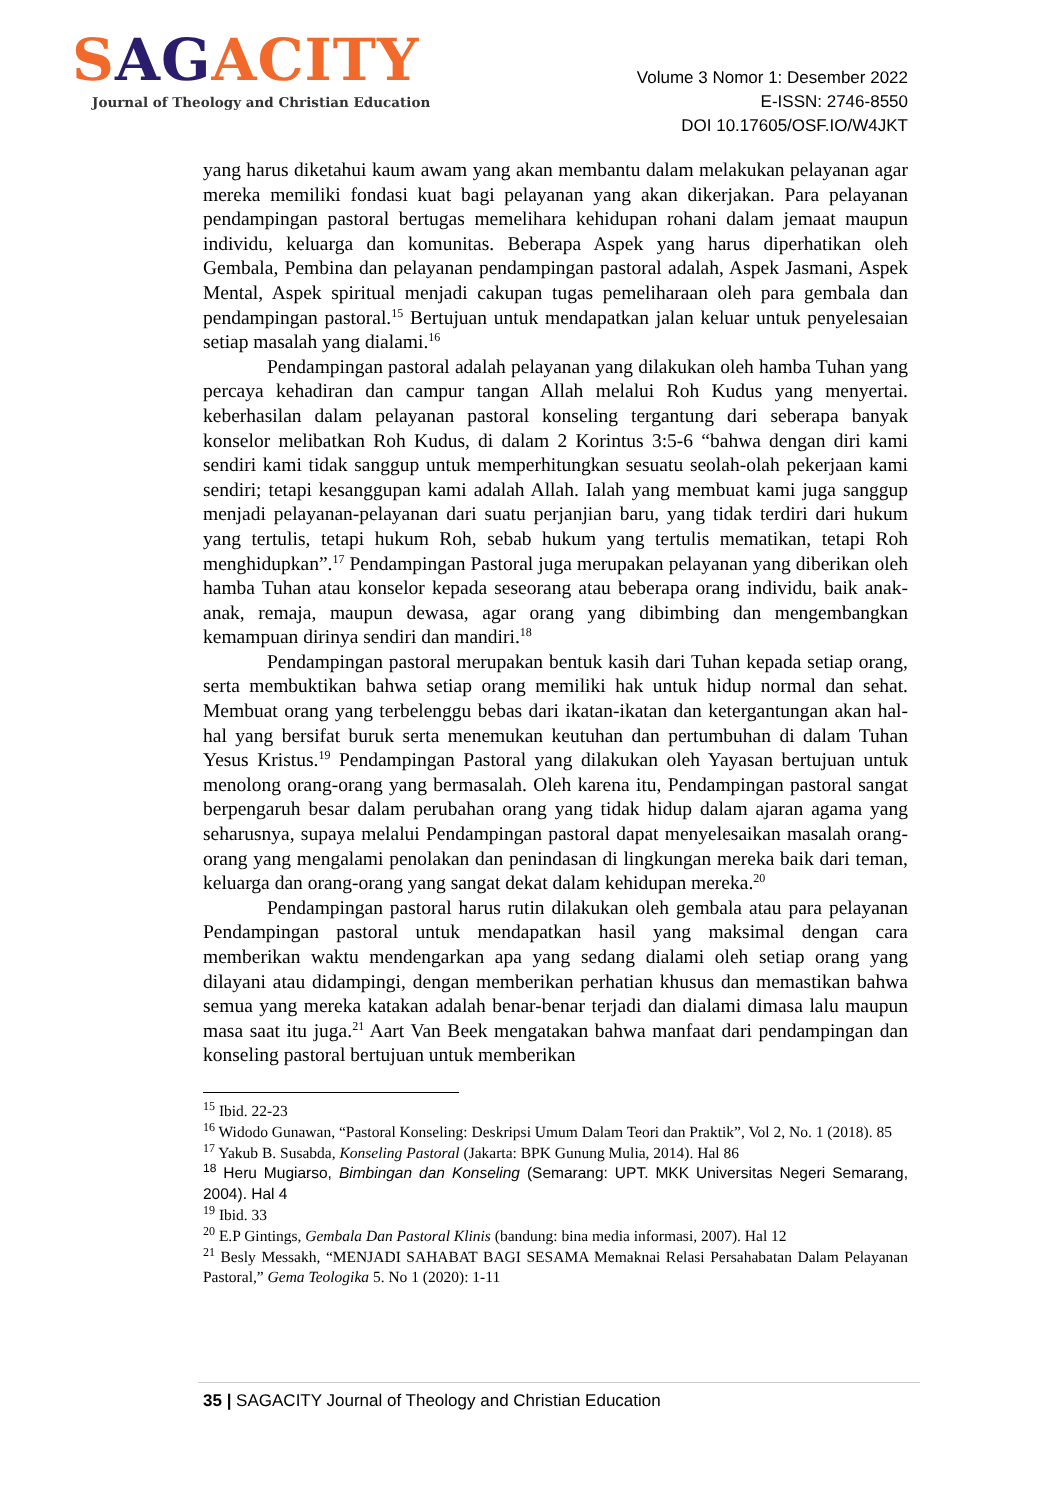SAGACITY
Journal of Theology and Christian Education
Volume 3 Nomor 1: Desember 2022
E-ISSN: 2746-8550
DOI 10.17605/OSF.IO/W4JKT
yang harus diketahui kaum awam yang akan membantu dalam melakukan pelayanan agar mereka memiliki fondasi kuat bagi pelayanan yang akan dikerjakan. Para pelayanan pendampingan pastoral bertugas memelihara kehidupan rohani dalam jemaat maupun individu, keluarga dan komunitas. Beberapa Aspek yang harus diperhatikan oleh Gembala, Pembina dan pelayanan pendampingan pastoral adalah, Aspek Jasmani, Aspek Mental, Aspek spiritual menjadi cakupan tugas pemeliharaan oleh para gembala dan pendampingan pastoral.<sup>15</sup> Bertujuan untuk mendapatkan jalan keluar untuk penyelesaian setiap masalah yang dialami.<sup>16</sup>
Pendampingan pastoral adalah pelayanan yang dilakukan oleh hamba Tuhan yang percaya kehadiran dan campur tangan Allah melalui Roh Kudus yang menyertai. keberhasilan dalam pelayanan pastoral konseling tergantung dari seberapa banyak konselor melibatkan Roh Kudus, di dalam 2 Korintus 3:5-6 “bahwa dengan diri kami sendiri kami tidak sanggup untuk memperhitungkan sesuatu seolah-olah pekerjaan kami sendiri; tetapi kesanggupan kami adalah Allah. Ialah yang membuat kami juga sanggup menjadi pelayanan-pelayanan dari suatu perjanjian baru, yang tidak terdiri dari hukum yang tertulis, tetapi hukum Roh, sebab hukum yang tertulis mematikan, tetapi Roh menghidupkan”.<sup>17</sup> Pendampingan Pastoral juga merupakan pelayanan yang diberikan oleh hamba Tuhan atau konselor kepada seseorang atau beberapa orang individu, baik anak-anak, remaja, maupun dewasa, agar orang yang dibimbing dan mengembangkan kemampuan dirinya sendiri dan mandiri.<sup>18</sup>
Pendampingan pastoral merupakan bentuk kasih dari Tuhan kepada setiap orang, serta membuktikan bahwa setiap orang memiliki hak untuk hidup normal dan sehat. Membuat orang yang terbelenggu bebas dari ikatan-ikatan dan ketergantungan akan hal-hal yang bersifat buruk serta menemukan keutuhan dan pertumbuhan di dalam Tuhan Yesus Kristus.<sup>19</sup> Pendampingan Pastoral yang dilakukan oleh Yayasan bertujuan untuk menolong orang-orang yang bermasalah. Oleh karena itu, Pendampingan pastoral sangat berpengaruh besar dalam perubahan orang yang tidak hidup dalam ajaran agama yang seharusnya, supaya melalui Pendampingan pastoral dapat menyelesaikan masalah orang-orang yang mengalami penolakan dan penindasan di lingkungan mereka baik dari teman, keluarga dan orang-orang yang sangat dekat dalam kehidupan mereka.<sup>20</sup>
Pendampingan pastoral harus rutin dilakukan oleh gembala atau para pelayanan Pendampingan pastoral untuk mendapatkan hasil yang maksimal dengan cara memberikan waktu mendengarkan apa yang sedang dialami oleh setiap orang yang dilayani atau didampingi, dengan memberikan perhatian khusus dan memastikan bahwa semua yang mereka katakan adalah benar-benar terjadi dan dialami dimasa lalu maupun masa saat itu juga.<sup>21</sup> Aart Van Beek mengatakan bahwa manfaat dari pendampingan dan konseling pastoral bertujuan untuk memberikan
<sup>15</sup> Ibid. 22-23
<sup>16</sup> Widodo Gunawan, “Pastoral Konseling: Deskripsi Umum Dalam Teori dan Praktik”, Vol 2, No. 1 (2018). 85
<sup>17</sup> Yakub B. Susabda, Konseling Pastoral (Jakarta: BPK Gunung Mulia, 2014). Hal 86
<sup>18</sup> Heru Mugiarso, Bimbingan dan Konseling (Semarang: UPT. MKK Universitas Negeri Semarang, 2004). Hal 4
<sup>19</sup> Ibid. 33
<sup>20</sup> E.P Gintings, Gembala Dan Pastoral Klinis (bandung: bina media informasi, 2007). Hal 12
<sup>21</sup> Besly Messakh, “MENJADI SAHABAT BAGI SESAMA Memaknai Relasi Persahabatan Dalam Pelayanan Pastoral,” Gema Teologika 5. No 1 (2020): 1-11
35 | SAGACITY Journal of Theology and Christian Education